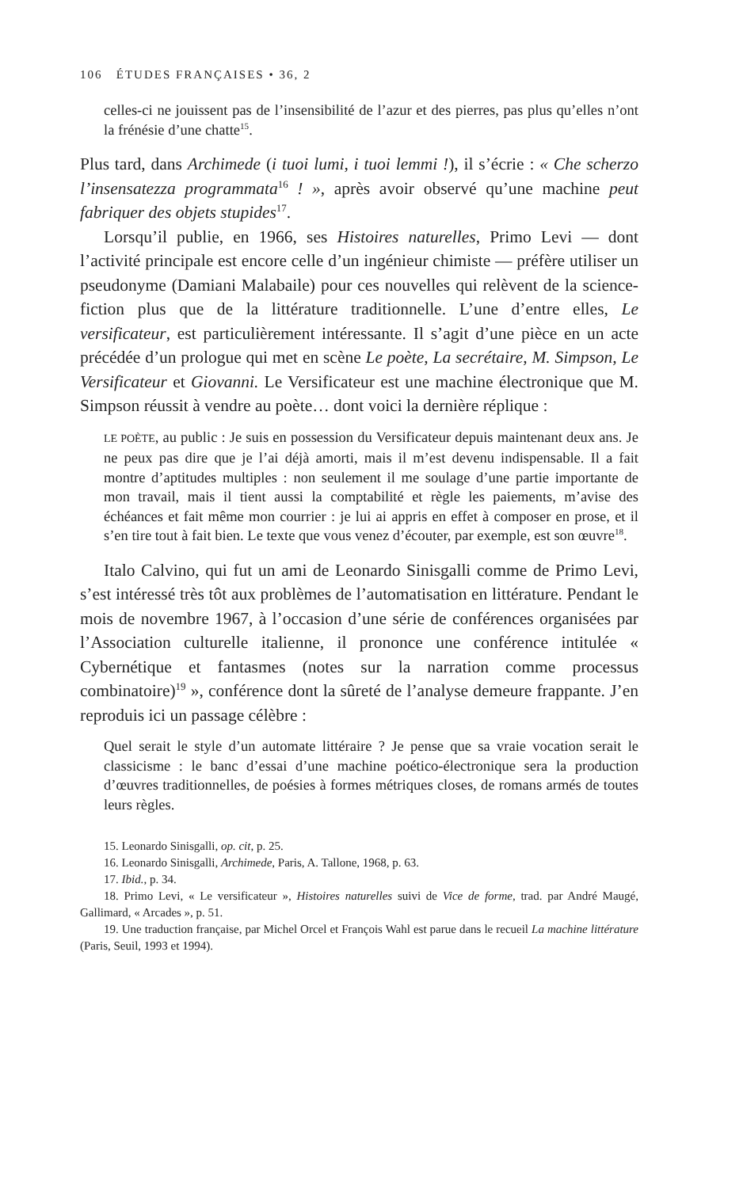106 ÉTUDES FRANÇAISES • 36, 2
celles-ci ne jouissent pas de l’insensibilité de l’azur et des pierres, pas plus qu’elles n’ont la frénésie d’une chatte<sup>15</sup>.
Plus tard, dans Archimede (i tuoi lumi, i tuoi lemmi !), il s’écrie : « Che scherzo l’insensatezza programmata<sup>16</sup> ! », après avoir observé qu’une machine peut fabriquer des objets stupides<sup>17</sup>.
Lorsqu’il publie, en 1966, ses Histoires naturelles, Primo Levi — dont l’activité principale est encore celle d’un ingénieur chimiste — préfère utiliser un pseudonyme (Damiani Malabaile) pour ces nouvelles qui relèvent de la science-fiction plus que de la littérature traditionnelle. L’une d’entre elles, Le versificateur, est particulièrement intéressante. Il s’agit d’une pièce en un acte précédée d’un prologue qui met en scène Le poète, La secrétaire, M. Simpson, Le Versificateur et Giovanni. Le Versificateur est une machine électronique que M. Simpson réussit à vendre au poète… dont voici la dernière réplique :
LE POÈTE, au public : Je suis en possession du Versificateur depuis maintenant deux ans. Je ne peux pas dire que je l’ai déjà amorti, mais il m’est devenu indispensable. Il a fait montre d’aptitudes multiples : non seulement il me soulage d’une partie importante de mon travail, mais il tient aussi la comptabilité et règle les paiements, m’avise des échéances et fait même mon courrier : je lui ai appris en effet à composer en prose, et il s’en tire tout à fait bien. Le texte que vous venez d’écouter, par exemple, est son œuvre<sup>18</sup>.
Italo Calvino, qui fut un ami de Leonardo Sinisgalli comme de Primo Levi, s’est intéressé très tôt aux problèmes de l’automatisation en littérature. Pendant le mois de novembre 1967, à l’occasion d’une série de conférences organisées par l’Association culturelle italienne, il prononce une conférence intitulée « Cybernétique et fantasmes (notes sur la narration comme processus combinatoire)<sup>19</sup> », conférence dont la sûreté de l’analyse demeure frappante. J’en reproduis ici un passage célèbre :
Quel serait le style d’un automate littéraire ? Je pense que sa vraie vocation serait le classicisme : le banc d’essai d’une machine poético-électronique sera la production d’œuvres traditionnelles, de poésies à formes métriques closes, de romans armés de toutes leurs règles.
15. Leonardo Sinisgalli, op. cit, p. 25.
16. Leonardo Sinisgalli, Archimede, Paris, A. Tallone, 1968, p. 63.
17. Ibid., p. 34.
18. Primo Levi, « Le versificateur », Histoires naturelles suivi de Vice de forme, trad. par André Maugé, Gallimard, « Arcades », p. 51.
19. Une traduction française, par Michel Orcel et François Wahl est parue dans le recueil La machine littérature (Paris, Seuil, 1993 et 1994).